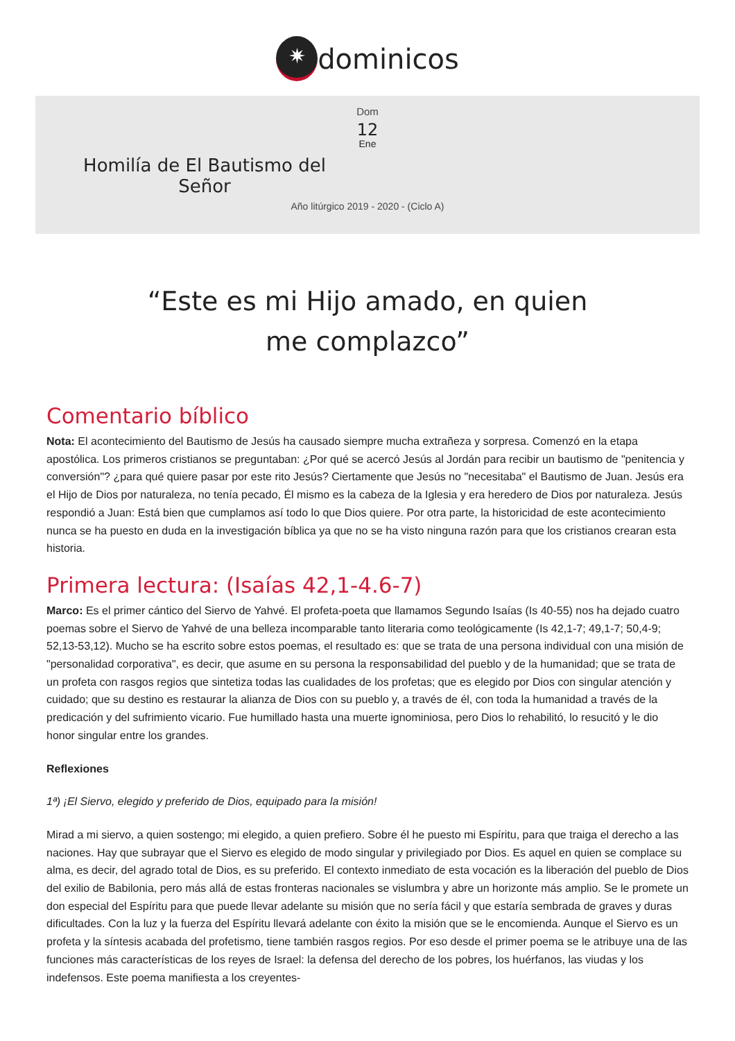✷ dominicos
Dom
12
Ene
Homilía de El Bautismo del Señor
Año litúrgico 2019 - 2020 - (Ciclo A)
“Este es mi Hijo amado, en quien me complazco”
Comentario bíblico
Nota: El acontecimiento del Bautismo de Jesús ha causado siempre mucha extrañeza y sorpresa. Comenzó en la etapa apostólica. Los primeros cristianos se preguntaban: ¿Por qué se acercó Jesús al Jordán para recibir un bautismo de "penitencia y conversión"? ¿para qué quiere pasar por este rito Jesús? Ciertamente que Jesús no "necesitaba" el Bautismo de Juan. Jesús era el Hijo de Dios por naturaleza, no tenía pecado, Él mismo es la cabeza de la Iglesia y era heredero de Dios por naturaleza. Jesús respondió a Juan: Está bien que cumplamos así todo lo que Dios quiere. Por otra parte, la historicidad de este acontecimiento nunca se ha puesto en duda en la investigación bíblica ya que no se ha visto ninguna razón para que los cristianos crearan esta historia.
Primera lectura: (Isaías 42,1-4.6-7)
Marco: Es el primer cántico del Siervo de Yahvé. El profeta-poeta que llamamos Segundo Isaías (Is 40-55) nos ha dejado cuatro poemas sobre el Siervo de Yahvé de una belleza incomparable tanto literaria como teológicamente (Is 42,1-7; 49,1-7; 50,4-9; 52,13-53,12). Mucho se ha escrito sobre estos poemas, el resultado es: que se trata de una persona individual con una misión de "personalidad corporativa", es decir, que asume en su persona la responsabilidad del pueblo y de la humanidad; que se trata de un profeta con rasgos regios que sintetiza todas las cualidades de los profetas; que es elegido por Dios con singular atención y cuidado; que su destino es restaurar la alianza de Dios con su pueblo y, a través de él, con toda la humanidad a través de la predicación y del sufrimiento vicario. Fue humillado hasta una muerte ignominiosa, pero Dios lo rehabilitó, lo resucitó y le dio honor singular entre los grandes.
Reflexiones
1ª) ¡El Siervo, elegido y preferido de Dios, equipado para la misión!
Mirad a mi siervo, a quien sostengo; mi elegido, a quien prefiero. Sobre él he puesto mi Espíritu, para que traiga el derecho a las naciones. Hay que subrayar que el Siervo es elegido de modo singular y privilegiado por Dios. Es aquel en quien se complace su alma, es decir, del agrado total de Dios, es su preferido. El contexto inmediato de esta vocación es la liberación del pueblo de Dios del exilio de Babilonia, pero más allá de estas fronteras nacionales se vislumbra y abre un horizonte más amplio. Se le promete un don especial del Espíritu para que puede llevar adelante su misión que no sería fácil y que estaría sembrada de graves y duras dificultades. Con la luz y la fuerza del Espíritu llevará adelante con éxito la misión que se le encomienda. Aunque el Siervo es un profeta y la síntesis acabada del profetismo, tiene también rasgos regios. Por eso desde el primer poema se le atribuye una de las funciones más características de los reyes de Israel: la defensa del derecho de los pobres, los huérfanos, las viudas y los indefensos. Este poema manifiesta a los creyentes-